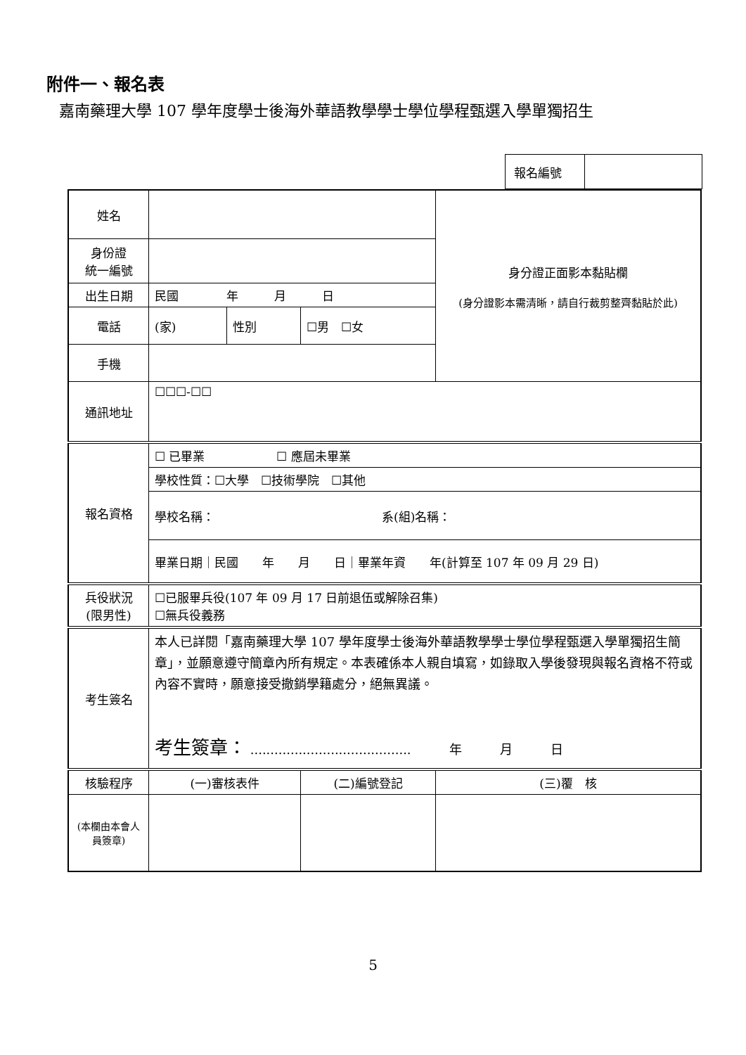附件一、報名表
嘉南藥理大學 107 學年度學士後海外華語教學學士學位學程甄選入學單獨招生
| 報名編號 | |
| 姓名 | | | | 身分證正面影本黏貼欄 (身分證影本需清晰，請自行裁剪整齊黏貼於此) |
| 身份證 統一編號 | | | | |
| 出生日期 | 民國 年 月 日 | | | |
| 電話 | (家) | 性別 | ☐男 ☐女 | |
| 手機 | | | | |
| 通訊地址 | ☐☐☐-☐☐ | | | |
| 報名資格 | ☐ 已畢業 ☐ 應屆未畢業 | | | |
| | 學校性質：☐大學 ☐技術學院 ☐其他 | | | |
| | 學校名稱： 系(組)名稱： | | | |
| | 畢業日期｜民國 年 月 日｜畢業年資 年(計算至 107 年 09 月 29 日) | | | |
| 兵役狀況 (限男性) | ☐已服畢兵役(107 年 09 月 17 日前退伍或解除召集) ☐無兵役義務 | | | |
| 考生簽名 | 本人已詳閱「嘉南藥理大學 107 學年度學士後海外華語教學學士學位學程甄選入學單獨招生簡章」，並願意遵守簡章內所有規定。本表確係本人親自填寫，如錄取入學後發現與報名資格不符或內容不實時，願意接受撤銷學籍處分，絕無異議。 考生簽章： ........................................ 年 月 日 | | | |
| 核驗程序 | (一)審核表件 | | (二)編號登記 | (三)覆 核 |
| (本欄由本會人員簽章) | | | | |
5